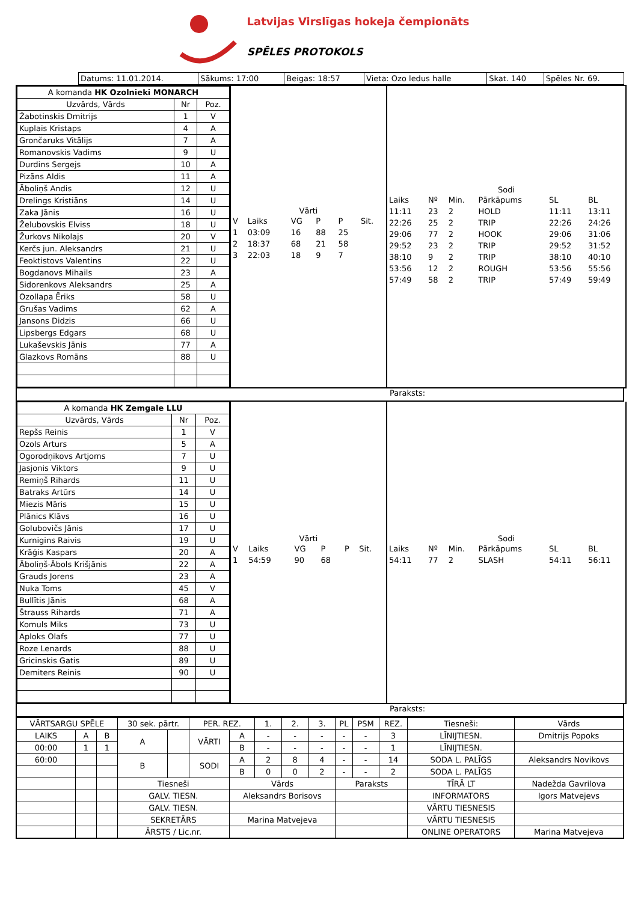Latvijas Virslīgas hokeja čempionāts
SPĒLES PROTOKOLS
| Datums: 11.01.2014. | Sākums: 17:00 | Beigas: 18:57 | Vieta: Ozo ledus halle | Skat. 140 | Spēles Nr. 69. |
| A komanda HK Ozolnieki MONARCH | | |
| Uzvārds, Vārds | Nr | Poz. |
| Žabotinskis Dmitrijs | 1 | V |
| Kuplais Kristaps | 4 | A |
| Grončaruks Vitālijs | 7 | A |
| Romanovskis Vadims | 9 | U |
| Durdins Sergejs | 10 | A |
| Pizāns Aldis | 11 | A |
| Āboliņš Andis | 12 | U |
| Drelings Kristiāns | 14 | U |
| Zaka Jānis | 16 | U |
| Želubovskis Elviss | 18 | U |
| Žurkovs Nikolajs | 20 | V |
| Kerčs jun. Aleksandrs | 21 | U |
| Feoktistovs Valentins | 22 | U |
| Bogdanovs Mihails | 23 | A |
| Sidorenkovs Aleksandrs | 25 | A |
| Ozollapa Ēriks | 58 | U |
| Grušas Vadims | 62 | A |
| Jansons Didzis | 66 | U |
| Lipsbergs Edgars | 68 | U |
| Lukaševskis Jānis | 77 | A |
| Glazkovs Romāns | 88 | U |
Vārti
| V | Laiks | VG | P | P | Sit. |
| 1 | 03:09 | 16 | 88 | 25 | |
| 2 | 18:37 | 68 | 21 | 58 | |
| 3 | 22:03 | 18 | 9 | 7 | |
Sodi
| Laiks | Nº | Min. | Pārkāpums | SL | BL |
| 11:11 | 23 | 2 | HOLD | 11:11 | 13:11 |
| 22:26 | 25 | 2 | TRIP | 22:26 | 24:26 |
| 29:06 | 77 | 2 | HOOK | 29:06 | 31:06 |
| 29:52 | 23 | 2 | TRIP | 29:52 | 31:52 |
| 38:10 | 9 | 2 | TRIP | 38:10 | 40:10 |
| 53:56 | 12 | 2 | ROUGH | 53:56 | 55:56 |
| 57:49 | 58 | 2 | TRIP | 57:49 | 59:49 |
Paraksts:
| A komanda HK Zemgale LLU | | |
| Uzvārds, Vārds | Nr | Poz. |
| Repšs Reinis | 1 | V |
| Ozols Arturs | 5 | A |
| Ogorodņikovs Artjoms | 7 | U |
| Jasjonis Viktors | 9 | U |
| Remiņš Rihards | 11 | U |
| Batraks Artūrs | 14 | U |
| Miezis Māris | 15 | U |
| Plānics Klāvs | 16 | U |
| Golubovičs Jānis | 17 | U |
| Kurnigins Raivis | 19 | U |
| Krāģis Kaspars | 20 | A |
| Āboliņš-Ābols Krišjānis | 22 | A |
| Grauds Jorens | 23 | A |
| Nuka Toms | 45 | V |
| Bullītis Jānis | 68 | A |
| Štrauss Rihards | 71 | A |
| Komuls Miks | 73 | U |
| Aploks Olafs | 77 | U |
| Roze Lenards | 88 | U |
| Gricinskis Gatis | 89 | U |
| Demiters Reinis | 90 | U |
Vārti
| V | Laiks | VG | P | P | Sit. |
| 1 | 54:59 | 90 | 68 | | |
Sodi
| Laiks | Nº | Min. | Pārkāpums | SL | BL |
| 54:11 | 77 | 2 | SLASH | 54:11 | 56:11 |
Paraksts:
| VĀRTSARGU SPĒLE | | | 30 sek. pārtr. | | PER. REZ. | | 1. | 2. | 3. | PL | PSM | REZ. | Tiesneši: | Vārds |
| LAIKS | A | B | A | | VĀRTI | A | - | - | - | - | - | 3 | LĪNIJTIESN. | Dmitrijs Popoks |
| 00:00 | 1 | 1 | | | | B | - | - | - | - | - | 1 | LĪNIJTIESN. | |
| 60:00 | | | B | | SODI | A | 2 | 8 | 4 | - | - | 14 | SODA L. PALĪGS | Aleksandrs Novikovs |
| | | | | | | B | 0 | 0 | 2 | - | - | 2 | SODA L. PALĪGS | |
| | | | Tiesneši | | | Vārds | | | | Paraksts | | | TĪRĀ LT | Nadežda Gavrilova |
| | | | GALV. TIESN. | | | Aleksandrs Borisovs | | | | | | | INFORMATORS | Igors Matvejevs |
| | | | GALV. TIESN. | | | | | | | | | | VĀRTU TIESNESIS | |
| | | | SEKRETĀRS | | | Marina Matvejeva | | | | | | | VĀRTU TIESNESIS | |
| | | | ĀRSTS / Lic.nr. | | | | | | | | | | ONLINE OPERATORS | Marina Matvejeva |